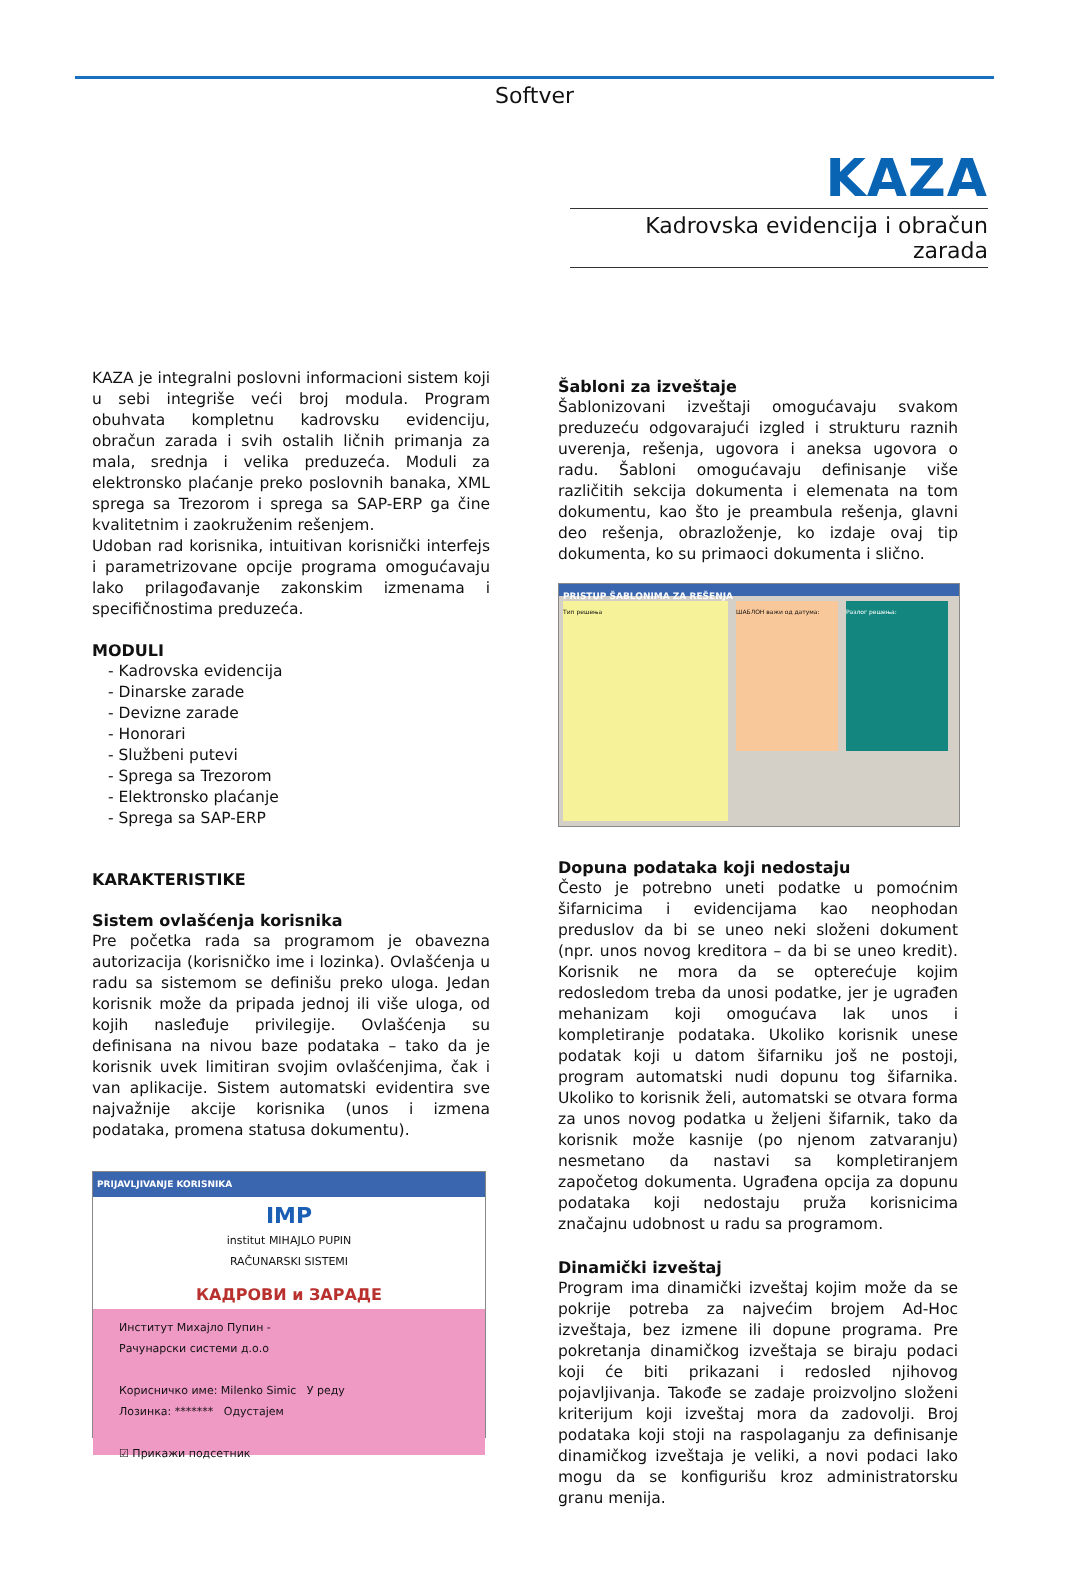Softver
KAZA
Kadrovska evidencija i obračun zarada
KAZA je integralni poslovni informacioni sistem koji u sebi integriše veći broj modula. Program obuhvata kompletnu kadrovsku evidenciju, obračun zarada i svih ostalih ličnih primanja za mala, srednja i velika preduzeća. Moduli za elektronsko plaćanje preko poslovnih banaka, XML sprega sa Trezorom i sprega sa SAP-ERP ga čine kvalitetnim i zaokruženim rešenjem.
Udoban rad korisnika, intuitivan korisnički interfejs i parametrizovane opcije programa omogućavaju lako prilagođavanje zakonskim izmenama i specifičnostima preduzeća.
MODULI
- Kadrovska evidencija
- Dinarske zarade
- Devizne zarade
- Honorari
- Službeni putevi
- Sprega sa Trezorom
- Elektronsko plaćanje
- Sprega sa SAP-ERP
KARAKTERISTIKE
Sistem ovlašćenja korisnika
Pre početka rada sa programom je obavezna autorizacija (korisničko ime i lozinka). Ovlašćenja u radu sa sistemom se definišu preko uloga. Jedan korisnik može da pripada jednoj ili više uloga, od kojih nasleđuje privilegije. Ovlašćenja su definisana na nivou baze podataka – tako da je korisnik uvek limitiran svojim ovlašćenjima, čak i van aplikacije. Sistem automatski evidentira sve najvažnije akcije korisnika (unos i izmena podataka, promena statusa dokumentu).
PRIJAVLJIVANJE KORISNIKA
IMP
institut MIHAJLO PUPIN
RAČUNARSKI SISTEMI
КАДРОВИ и ЗАРАДЕ
Институт Михајло Пупин -
Рачунарски системи д.о.о
Корисничко име: Milenko Simic У реду
Лозинка: ******* Одустајем
☑ Прикажи подсетник
Šabloni za izveštaje
Šablonizovani izveštaji omogućavaju svakom preduzeću odgovarajući izgled i strukturu raznih uverenja, rešenja, ugovora i aneksa ugovora o radu. Šabloni omogućavaju definisanje više različitih sekcija dokumenta i elemenata na tom dokumentu, kao što je preambula rešenja, glavni deo rešenja, obrazloženje, ko izdaje ovaj tip dokumenta, ko su primaoci dokumenta i slično.
PRISTUP ŠABLONIMA ZA REŠENJA
Тип решења
ШАБЛОН важи од датума:
Разлог решења:
Dopuna podataka koji nedostaju
Često je potrebno uneti podatke u pomoćnim šifarnicima i evidencijama kao neophodan preduslov da bi se uneo neki složeni dokument (npr. unos novog kreditora – da bi se uneo kredit). Korisnik ne mora da se opterećuje kojim redosledom treba da unosi podatke, jer je ugrađen mehanizam koji omogućava lak unos i kompletiranje podataka. Ukoliko korisnik unese podatak koji u datom šifarniku još ne postoji, program automatski nudi dopunu tog šifarnika. Ukoliko to korisnik želi, automatski se otvara forma za unos novog podatka u željeni šifarnik, tako da korisnik može kasnije (po njenom zatvaranju) nesmetano da nastavi sa kompletiranjem započetog dokumenta. Ugrađena opcija za dopunu podataka koji nedostaju pruža korisnicima značajnu udobnost u radu sa programom.
Dinamički izveštaj
Program ima dinamički izveštaj kojim može da se pokrije potreba za najvećim brojem Ad-Hoc izveštaja, bez izmene ili dopune programa. Pre pokretanja dinamičkog izveštaja se biraju podaci koji će biti prikazani i redosled njihovog pojavljivanja. Takođe se zadaje proizvoljno složeni kriterijum koji izveštaj mora da zadovolji. Broj podataka koji stoji na raspolaganju za definisanje dinamičkog izveštaja je veliki, a novi podaci lako mogu da se konfigurišu kroz administratorsku granu menija.